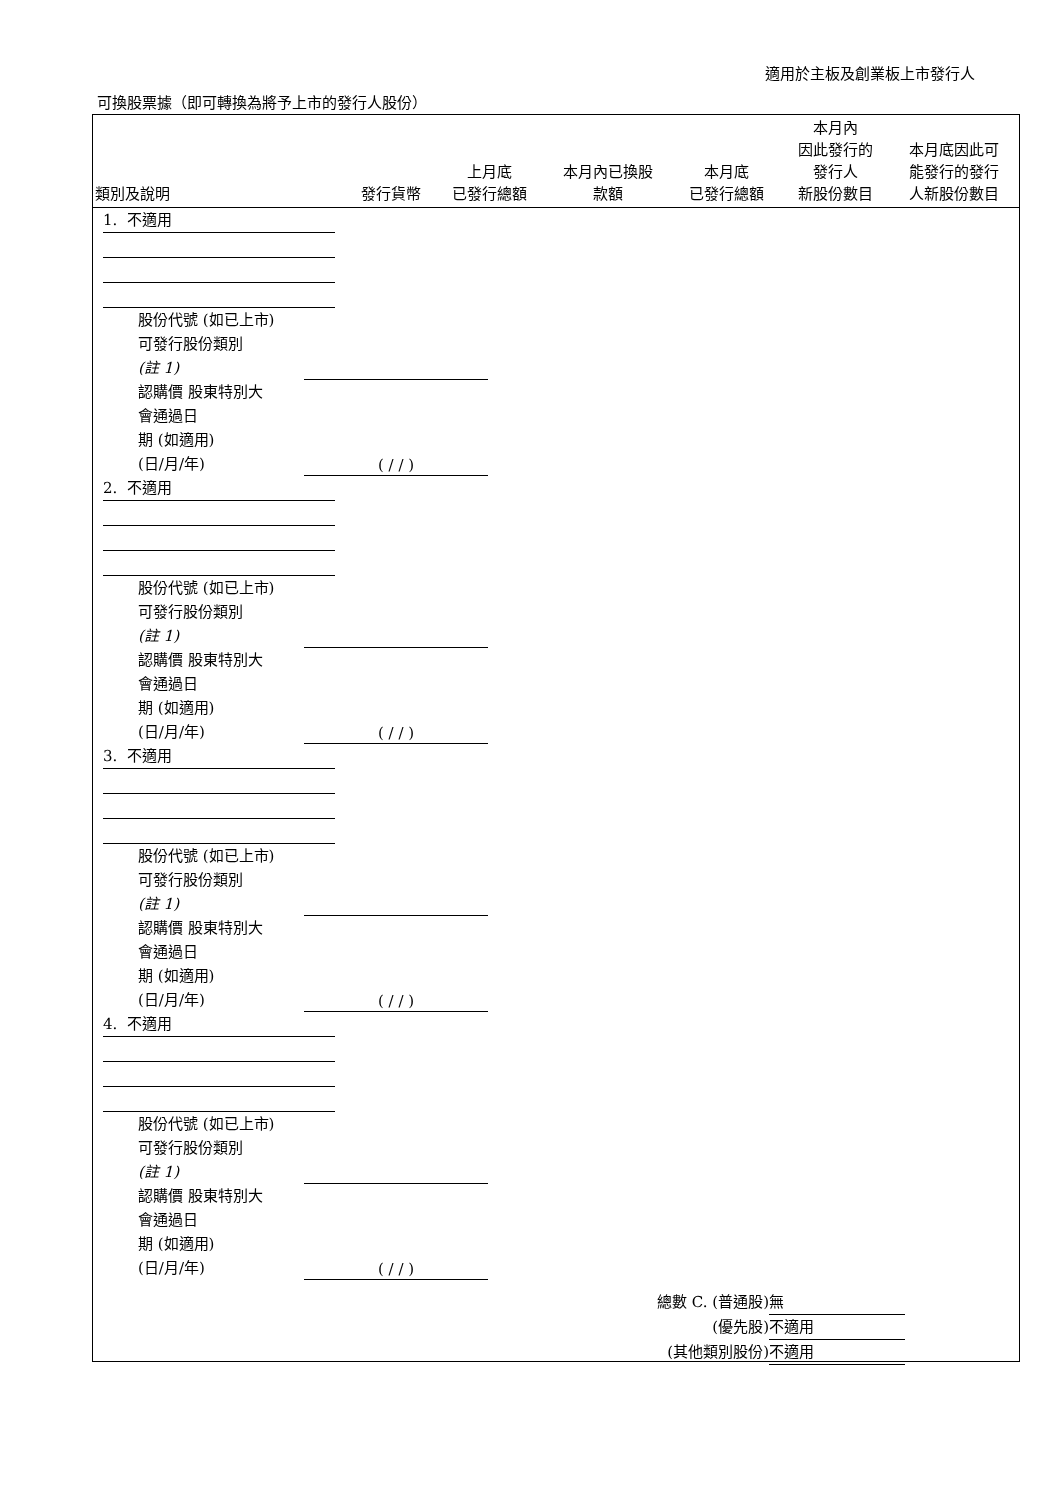適用於主板及創業板上市發行人
可換股票據（即可轉換為將予上市的發行人股份）
| 類別及說明 | 發行貨幣 | 上月底 已發行總額 | 本月內已換股 款額 | 本月底 已發行總額 | 本月內 因此發行的 發行人 新股份數目 | 本月底因此可 能發行的發行 人新股份數目 |
| --- | --- | --- | --- | --- | --- | --- |
1. 不適用
股份代號 (如已上市)
可發行股份類別
(註 1)
認購價 股東特別大
會通過日
期 (如適用)
(日/月/年)
( / / )
2. 不適用
股份代號 (如已上市)
可發行股份類別
(註 1)
認購價 股東特別大
會通過日
期 (如適用)
(日/月/年)
( / / )
3. 不適用
股份代號 (如已上市)
可發行股份類別
(註 1)
認購價 股東特別大
會通過日
期 (如適用)
(日/月/年)
( / / )
4. 不適用
股份代號 (如已上市)
可發行股份類別
(註 1)
認購價 股東特別大
會通過日
期 (如適用)
(日/月/年)
( / / )
總數 C. (普通股) 無
(優先股) 不適用
(其他類別股份) 不適用